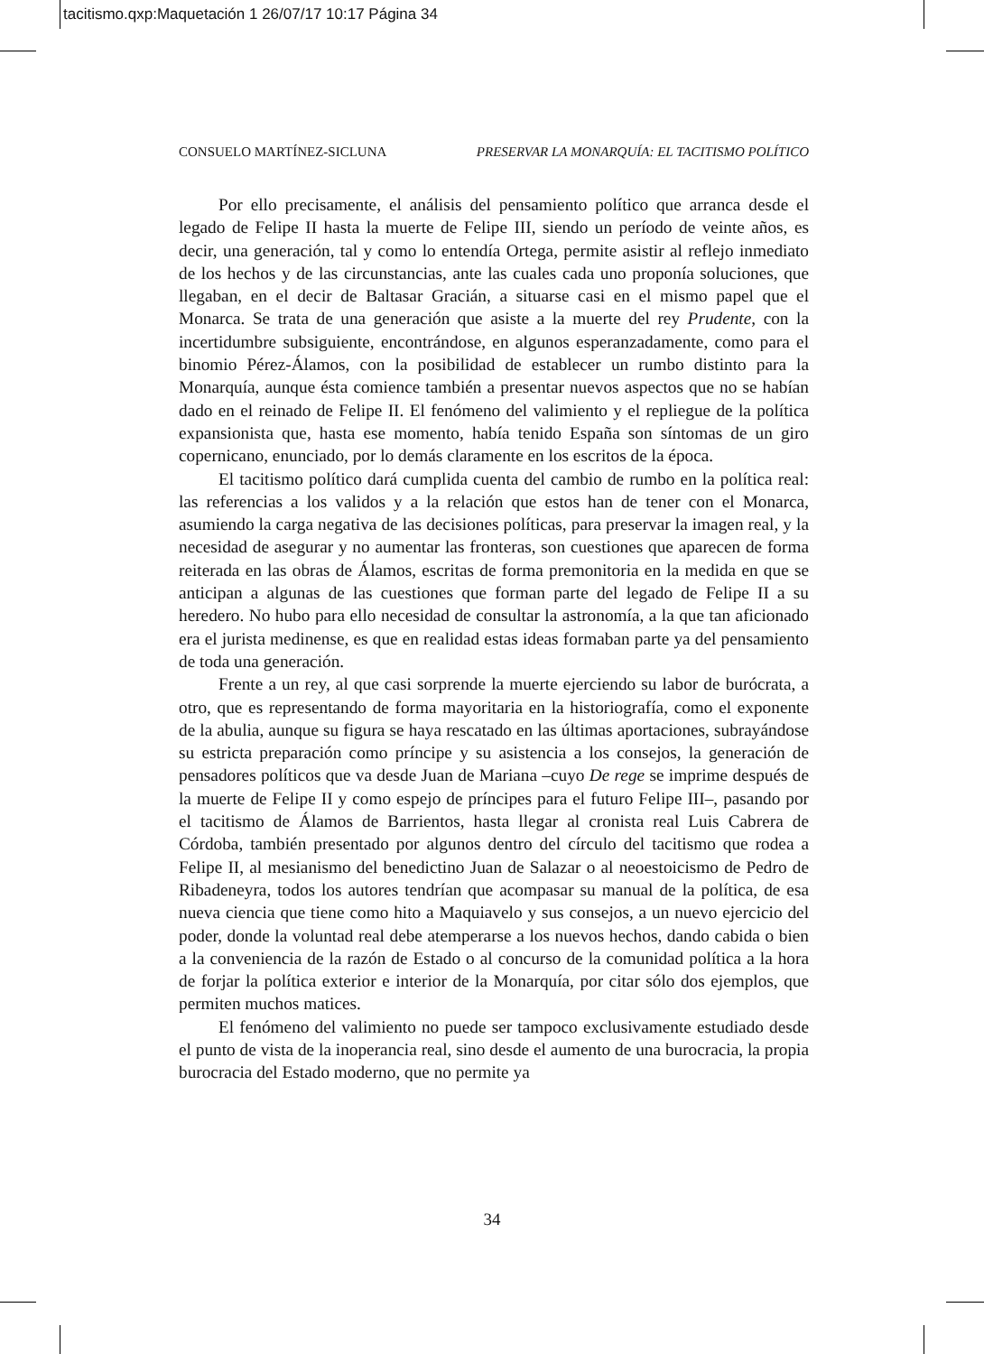tacitismo.qxp:Maquetación 1 26/07/17 10:17 Página 34
CONSUELO MARTÍNEZ-SICLUNA PRESERVAR LA MONARQUÍA: EL TACITISMO POLÍTICO
Por ello precisamente, el análisis del pensamiento político que arranca desde el legado de Felipe II hasta la muerte de Felipe III, siendo un período de veinte años, es decir, una generación, tal y como lo entendía Ortega, permite asistir al reflejo inmediato de los hechos y de las circunstancias, ante las cuales cada uno proponía soluciones, que llegaban, en el decir de Baltasar Gracián, a situarse casi en el mismo papel que el Monarca. Se trata de una generación que asiste a la muerte del rey Prudente, con la incertidumbre subsiguiente, encontrándose, en algunos esperanzadamente, como para el binomio Pérez-Álamos, con la posibilidad de establecer un rumbo distinto para la Monarquía, aunque ésta comience también a presentar nuevos aspectos que no se habían dado en el reinado de Felipe II. El fenómeno del valimiento y el repliegue de la política expansionista que, hasta ese momento, había tenido España son síntomas de un giro copernicano, enunciado, por lo demás claramente en los escritos de la época.
El tacitismo político dará cumplida cuenta del cambio de rumbo en la política real: las referencias a los validos y a la relación que estos han de tener con el Monarca, asumiendo la carga negativa de las decisiones políticas, para preservar la imagen real, y la necesidad de asegurar y no aumentar las fronteras, son cuestiones que aparecen de forma reiterada en las obras de Álamos, escritas de forma premonitoria en la medida en que se anticipan a algunas de las cuestiones que forman parte del legado de Felipe II a su heredero. No hubo para ello necesidad de consultar la astronomía, a la que tan aficionado era el jurista medinense, es que en realidad estas ideas formaban parte ya del pensamiento de toda una generación.
Frente a un rey, al que casi sorprende la muerte ejerciendo su labor de burócrata, a otro, que es representando de forma mayoritaria en la historiografía, como el exponente de la abulia, aunque su figura se haya rescatado en las últimas aportaciones, subrayándose su estricta preparación como príncipe y su asistencia a los consejos, la generación de pensadores políticos que va desde Juan de Mariana –cuyo De rege se imprime después de la muerte de Felipe II y como espejo de príncipes para el futuro Felipe III–, pasando por el tacitismo de Álamos de Barrientos, hasta llegar al cronista real Luis Cabrera de Córdoba, también presentado por algunos dentro del círculo del tacitismo que rodea a Felipe II, al mesianismo del benedictino Juan de Salazar o al neoestoicismo de Pedro de Ribadeneyra, todos los autores tendrían que acompasar su manual de la política, de esa nueva ciencia que tiene como hito a Maquiavelo y sus consejos, a un nuevo ejercicio del poder, donde la voluntad real debe atemperarse a los nuevos hechos, dando cabida o bien a la conveniencia de la razón de Estado o al concurso de la comunidad política a la hora de forjar la política exterior e interior de la Monarquía, por citar sólo dos ejemplos, que permiten muchos matices.
El fenómeno del valimiento no puede ser tampoco exclusivamente estudiado desde el punto de vista de la inoperancia real, sino desde el aumento de una burocracia, la propia burocracia del Estado moderno, que no permite ya
34